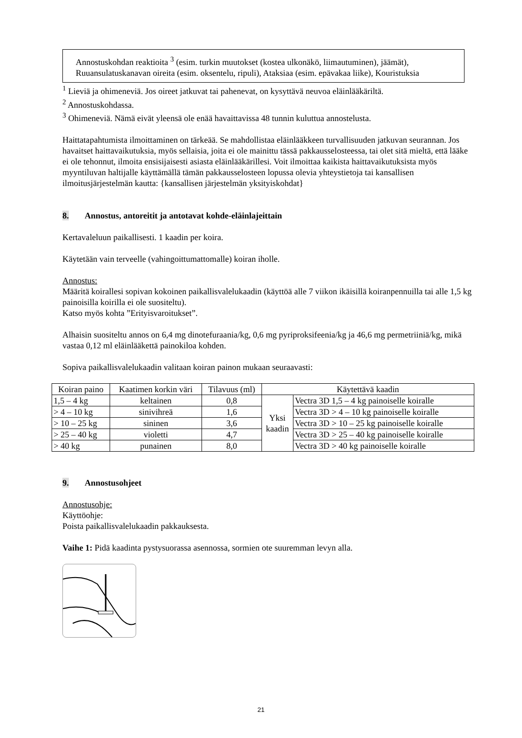Annostuskohdan reaktioita <sup>3</sup> (esim. turkin muutokset (kostea ulkonäkö, liimautuminen), jäämät), Ruuansulatuskanavan oireita (esim. oksentelu, ripuli), Ataksiaa (esim. epävakaa liike), Kouristuksia
<sup>1</sup> Lieviä ja ohimeneviä. Jos oireet jatkuvat tai pahenevat, on kysyttävä neuvoa eläinlääkäriltä.
<sup>2</sup> Annostuskohdassa.
<sup>3</sup> Ohimeneviä. Nämä eivät yleensä ole enää havaittavissa 48 tunnin kuluttua annostelusta.
Haittatapahtumista ilmoittaminen on tärkeää. Se mahdollistaa eläinlääkkeen turvallisuuden jatkuvan seurannan. Jos havaitset haittavaikutuksia, myös sellaisia, joita ei ole mainittu tässä pakkausselosteessa, tai olet sitä mieltä, että lääke ei ole tehonnut, ilmoita ensisijaisesti asiasta eläinlääkärillesi. Voit ilmoittaa kaikista haittavaikutuksista myös myyntiluvan haltijalle käyttämällä tämän pakkausselosteen lopussa olevia yhteystietoja tai kansallisen ilmoitusjärjestelmän kautta: {kansallisen järjestelmän yksityiskohdat}
8. Annostus, antoreitit ja antotavat kohde-eläinlajeittain
Kertavaleluun paikallisesti. 1 kaadin per koira.
Käytetään vain terveelle (vahingoittumattomalle) koiran iholle.
Annostus:
Määritä koirallesi sopivan kokoinen paikallisvalelukaadin (käyttöä alle 7 viikon ikäisillä koiranpennuilla tai alle 1,5 kg painoisilla koirilla ei ole suositeltu).
Katso myös kohta ”Erityisvaroitukset”.
Alhaisin suositeltu annos on 6,4 mg dinotefuraania/kg, 0,6 mg pyriproksifeenia/kg ja 46,6 mg permetriiniä/kg, mikä vastaa 0,12 ml eläinlääkettä painokiloa kohden.
Sopiva paikallisvalelukaadin valitaan koiran painon mukaan seuraavasti:
| Koiran paino | Kaatimen korkin väri | Tilavuus (ml) | Käytettävä kaadin | |
| --- | --- | --- | --- | --- |
| 1,5 – 4 kg | keltainen | 0,8 | Yksi kaadin | Vectra 3D 1,5 – 4 kg painoiselle koiralle |
| > 4 – 10 kg | sinivihreä | 1,6 | | Vectra 3D > 4 – 10 kg painoiselle koiralle |
| > 10 – 25 kg | sininen | 3,6 | | Vectra 3D > 10 – 25 kg painoiselle koiralle |
| > 25 – 40 kg | violetti | 4,7 | | Vectra 3D > 25 – 40 kg painoiselle koiralle |
| > 40 kg | punainen | 8,0 | | Vectra 3D > 40 kg painoiselle koiralle |
9. Annostusohjeet
Annostusohje:
Käyttöohje:
Poista paikallisvalelukaadin pakkauksesta.
Vaihe 1: Pidä kaadinta pystysuorassa asennossa, sormien ote suuremman levyn alla.
21